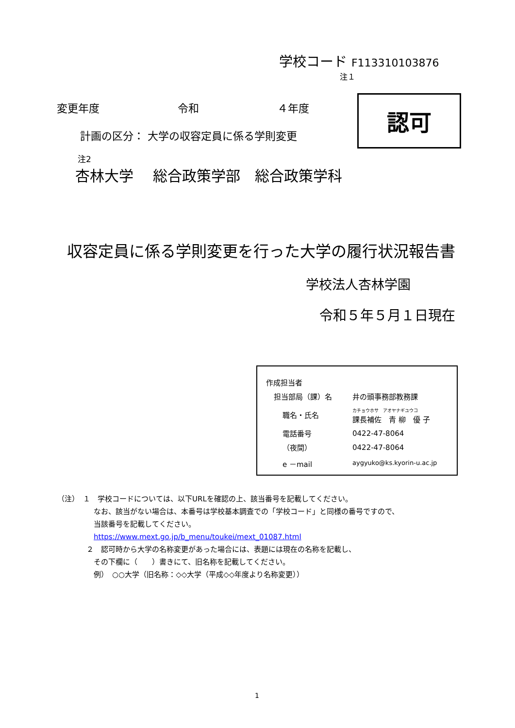学校コード F113310103876
注１
変更年度 令和 ４年度
計画の区分： 大学の収容定員に係る学則変更
認可
注2
杏林大学　 総合政策学部　総合政策学科
収容定員に係る学則変更を行った大学の履行状況報告書
学校法人杏林学園
令和５年５月１日現在
| 作成担当者 | |
| 担当部局（課）名 | 井の頭事務部教務課 |
| 職名・氏名 | カチョウホサ アオヤナギユウコ 課長補佐 青 柳 優 子 |
| 電話番号 | 0422-47-8064 |
| （夜間） | 0422-47-8064 |
| e －mail | aygyuko@ks.kyorin-u.ac.jp |
（注）　１　学校コードについては、以下URLを確認の上、該当番号を記載してください。
なお、該当がない場合は、本番号は学校基本調査での「学校コード」と同様の番号ですので、
当該番号を記載してください。
https://www.mext.go.jp/b_menu/toukei/mext_01087.html
２　認可時から大学の名称変更があった場合には、表題には現在の名称を記載し、
その下欄に（　　）書きにて、旧名称を記載してください。
例）　○○大学（旧名称：◇◇大学（平成◇◇年度より名称変更））
1